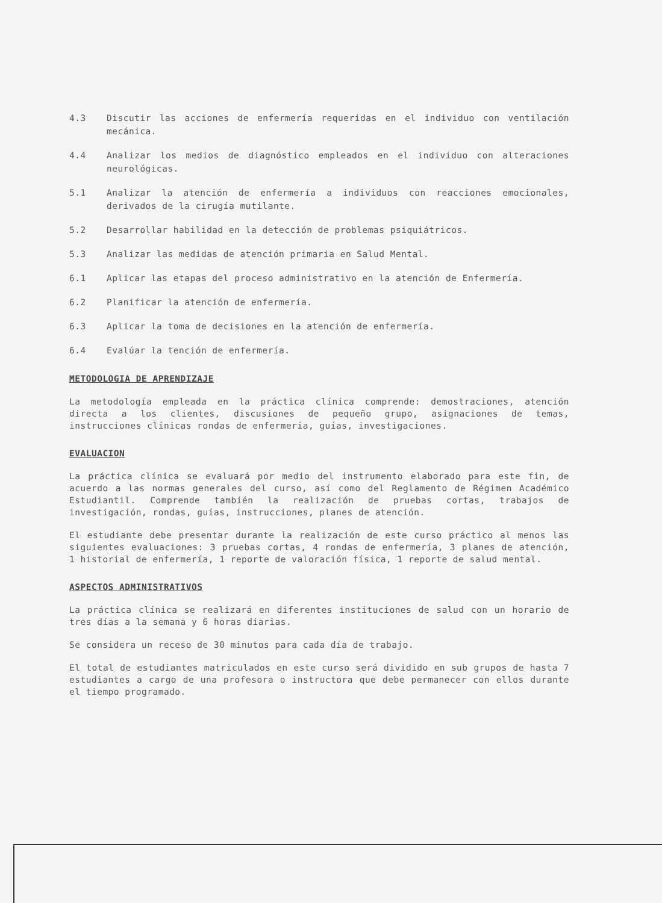4.3 Discutir las acciones de enfermería requeridas en el individuo con ventilación mecánica.
4.4 Analizar los medios de diagnóstico empleados en el individuo con alteraciones neurológicas.
5.1 Analizar la atención de enfermería a individuos con reacciones emocionales, derivados de la cirugía mutilante.
5.2 Desarrollar habilidad en la detección de problemas psiquiátricos.
5.3 Analizar las medidas de atención primaria en Salud Mental.
6.1 Aplicar las etapas del proceso administrativo en la atención de Enfermería.
6.2 Planificar la atención de enfermería.
6.3 Aplicar la toma de decisiones en la atención de enfermería.
6.4 Evalúar la tención de enfermería.
METODOLOGIA DE APRENDIZAJE
La metodología empleada en la práctica clínica comprende: demostraciones, atención directa a los clientes, discusiones de pequeño grupo, asignaciones de temas, instrucciones clínicas rondas de enfermería, guías, investigaciones.
EVALUACION
La práctica clínica se evaluará por medio del instrumento elaborado para este fin, de acuerdo a las normas generales del curso, así como del Reglamento de Régimen Académico Estudiantil. Comprende también la realización de pruebas cortas, trabajos de investigación, rondas, guías, instrucciones, planes de atención.
El estudiante debe presentar durante la realización de este curso práctico al menos las siguientes evaluaciones: 3 pruebas cortas, 4 rondas de enfermería, 3 planes de atención, 1 historial de enfermería, 1 reporte de valoración física, 1 reporte de salud mental.
ASPECTOS ADMINISTRATIVOS
La práctica clínica se realizará en diferentes instituciones de salud con un horario de tres días a la semana y 6 horas diarias.
Se considera un receso de 30 minutos para cada día de trabajo.
El total de estudiantes matriculados en este curso será dividido en sub grupos de hasta 7 estudiantes a cargo de una profesora o instructora que debe permanecer con ellos durante el tiempo programado.